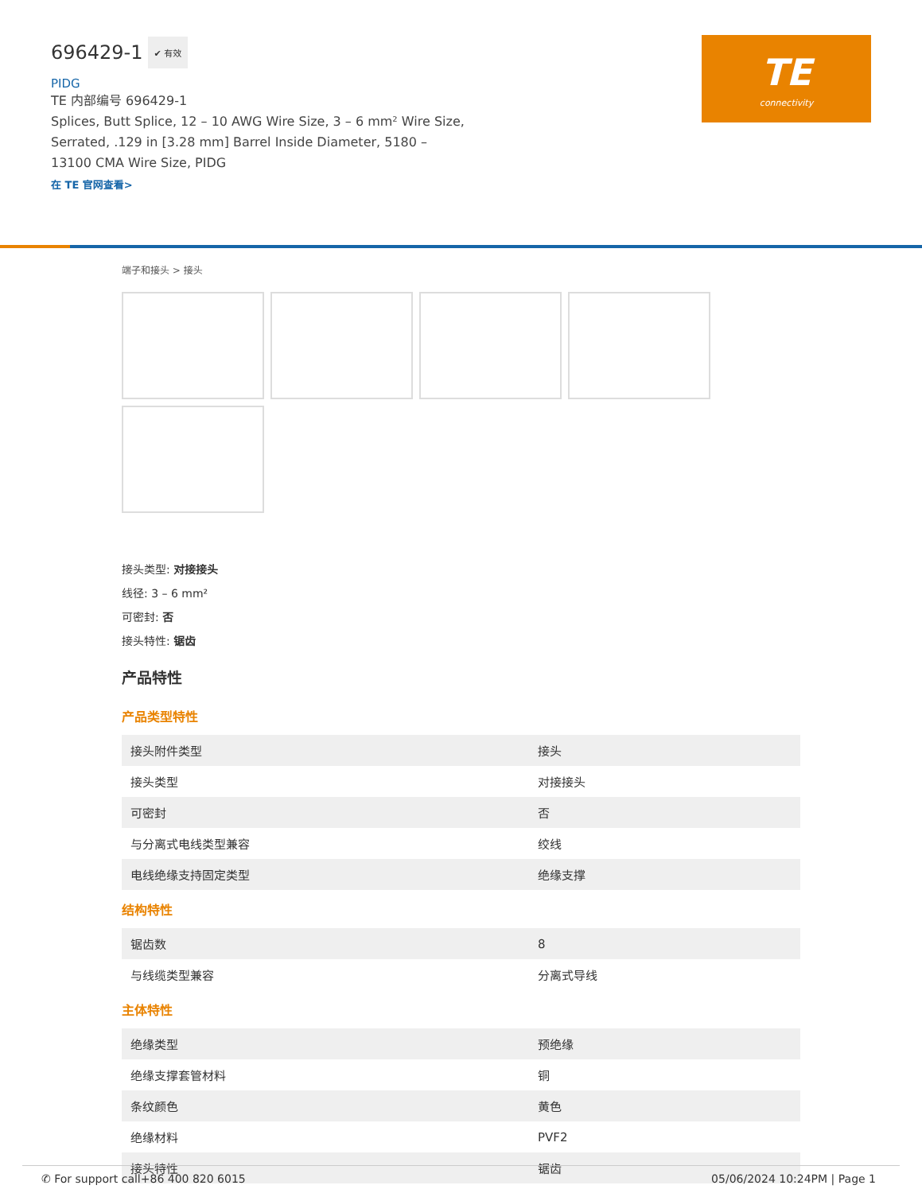696429-1 ✔ 有效
PIDG
TE 内部编号 696429-1
Splices, Butt Splice, 12 – 10 AWG Wire Size, 3 – 6 mm² Wire Size, Serrated, .129 in [3.28 mm] Barrel Inside Diameter, 5180 – 13100 CMA Wire Size, PIDG
在 TE 官网查看>
TE
connectivity
端子和接头 > 接头
接头类型: 对接接头
线径: 3 – 6 mm²
可密封: 否
接头特性: 锯齿
产品特性
产品类型特性
| 接头附件类型 | 接头 |
| 接头类型 | 对接接头 |
| 可密封 | 否 |
| 与分离式电线类型兼容 | 绞线 |
| 电线绝缘支持固定类型 | 绝缘支撑 |
结构特性
| 锯齿数 | 8 |
| 与线缆类型兼容 | 分离式导线 |
主体特性
| 绝缘类型 | 预绝缘 |
| 绝缘支撑套管材料 | 铜 |
| 条纹颜色 | 黄色 |
| 绝缘材料 | PVF2 |
| 接头特性 | 锯齿 |
✆ For support call+86 400 820 6015 05/06/2024 10:24PM | Page 1